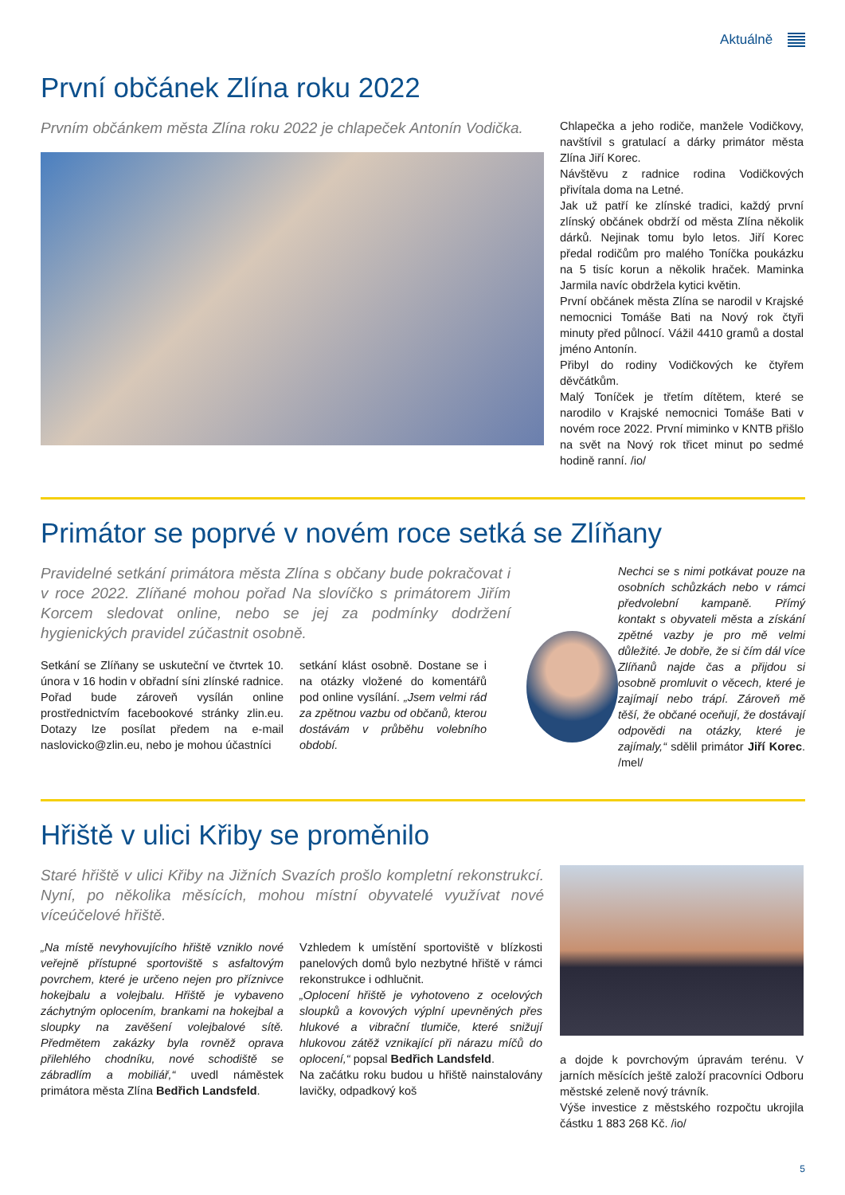Aktuálně
První občánek Zlína roku 2022
Prvním občánkem města Zlína roku 2022 je chlapeček Antonín Vodička.
Chlapečka a jeho rodiče, manžele Vodičkovy, navštívil s gratulací a dárky primátor města Zlína Jiří Korec.
Návštěvu z radnice rodina Vodičkových přivítala doma na Letné.
Jak už patří ke zlínské tradici, každý první zlínský občánek obdrží od města Zlína několik dárků. Nejinak tomu bylo letos. Jiří Korec předal rodičům pro malého Toníčka poukázku na 5 tisíc korun a několik hraček. Maminka Jarmila navíc obdržela kytici květin.
První občánek města Zlína se narodil v Krajské nemocnici Tomáše Bati na Nový rok čtyři minuty před půlnocí. Vážil 4410 gramů a dostal jméno Antonín.
Přibyl do rodiny Vodičkových ke čtyřem děvčátkům.
Malý Toníček je třetím dítětem, které se narodilo v Krajské nemocnici Tomáše Bati v novém roce 2022. První miminko v KNTB přišlo na svět na Nový rok třicet minut po sedmé hodině ranní. /io/
Primátor se poprvé v novém roce setká se Zlíňany
Pravidelné setkání primátora města Zlína s občany bude pokračovat i v roce 2022. Zlíňané mohou pořad Na slovíčko s primátorem Jiřím Korcem sledovat online, nebo se jej za podmínky dodržení hygienických pravidel zúčastnit osobně.
Setkání se Zlíňany se uskuteční ve čtvrtek 10. února v 16 hodin v obřadní síni zlínské radnice. Pořad bude zároveň vysílán online prostřednictvím facebookové stránky zlin.eu. Dotazy lze posílat předem na e-mail naslovicko@zlin.eu, nebo je mohou účastníci
setkání klást osobně. Dostane se i na otázky vložené do komentářů pod online vysílání. „Jsem velmi rád za zpětnou vazbu od občanů, kterou dostávám v průběhu volebního období.
Nechci se s nimi potkávat pouze na osobních schůzkách nebo v rámci předvolební kampaně. Přímý kontakt s obyvateli města a získání zpětné vazby je pro mě velmi důležité. Je dobře, že si čím dál více Zlíňanů najde čas a přijdou si osobně promluvit o věcech, které je zajímají nebo trápí. Zároveň mě těší, že občané oceňují, že dostávají odpovědi na otázky, které je zajímaly,“ sdělil primátor Jiří Korec. /mel/
Hřiště v ulici Křiby se proměnilo
Staré hřiště v ulici Křiby na Jižních Svazích prošlo kompletní rekonstrukcí. Nyní, po několika měsících, mohou místní obyvatelé využívat nové víceúčelové hřiště.
„Na místě nevyhovujícího hřiště vzniklo nové veřejně přístupné sportoviště s asfaltovým povrchem, které je určeno nejen pro příznivce hokejbalu a volejbalu. Hřiště je vybaveno záchytným oplocením, brankami na hokejbal a sloupky na zavěšení volejbalové sítě. Předmětem zakázky byla rovněž oprava přilehlého chodníku, nové schodiště se zábradlím a mobiliář,“ uvedl náměstek primátora města Zlína Bedřich Landsfeld.
Vzhledem k umístění sportoviště v blízkosti panelových domů bylo nezbytné hřiště v rámci rekonstrukce i odhlučnit.
„Oplocení hřiště je vyhotoveno z ocelových sloupků a kovových výplní upevněných přes hlukové a vibrační tlumiče, které snižují hlukovou zátěž vznikající při nárazu míčů do oplocení,“ popsal Bedřich Landsfeld.
Na začátku roku budou u hřiště nainstalovány lavičky, odpadkový koš
a dojde k povrchovým úpravám terénu. V jarních měsících ještě založí pracovníci Odboru městské zeleně nový trávník.
Výše investice z městského rozpočtu ukrojila částku 1 883 268 Kč. /io/
5